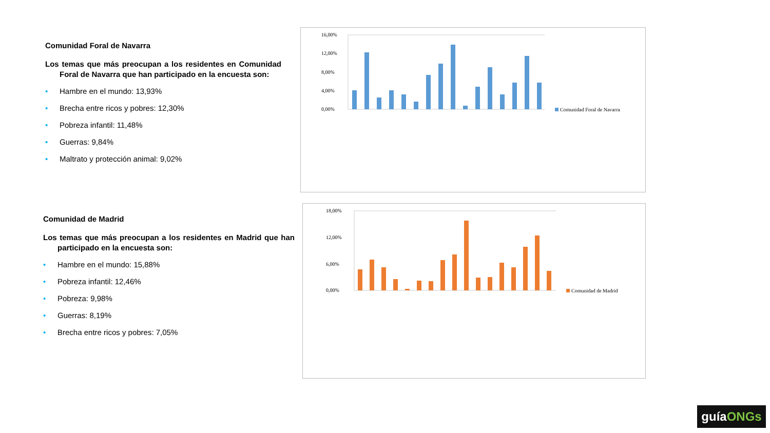Comunidad Foral de Navarra
Los temas que más preocupan a los residentes en Comunidad Foral de Navarra que han participado en la encuesta son:
• Hambre en el mundo: 13,93%
• Brecha entre ricos y pobres: 12,30%
• Pobreza infantil: 11,48%
• Guerras: 9,84%
• Maltrato y protección animal: 9,02%
Comunidad de Madrid
Los temas que más preocupan a los residentes en Madrid que han participado en la encuesta son:
• Hambre en el mundo: 15,88%
• Pobreza infantil: 12,46%
• Pobreza: 9,98%
• Guerras: 8,19%
• Brecha entre ricos y pobres: 7,05%
16,00%
12,00%
8,00%
4,00%
0,00%
Comunidad Foral de Navarra
18,00%
12,00%
6,00%
0,00%
Comunidad de Madrid
guíaONGs